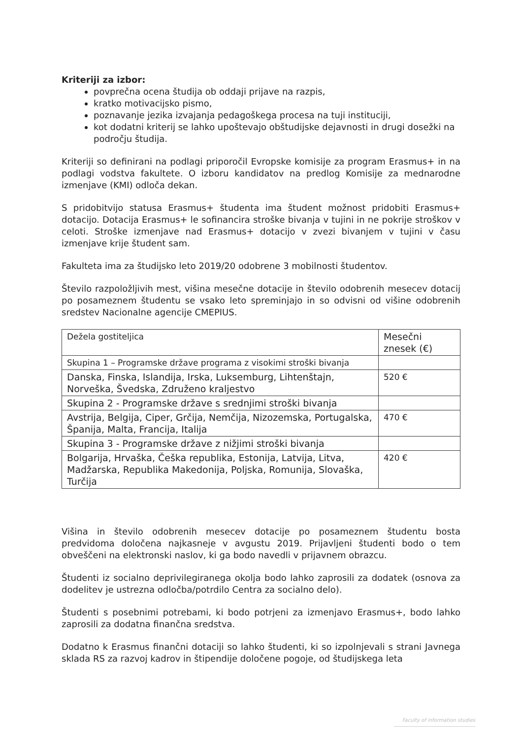Kriteriji za izbor:
povprečna ocena študija ob oddaji prijave na razpis,
kratko motivacijsko pismo,
poznavanje jezika izvajanja pedagoškega procesa na tuji instituciji,
kot dodatni kriterij se lahko upoštevajo obštudijske dejavnosti in drugi dosežki na področju študija.
Kriteriji so definirani na podlagi priporočil Evropske komisije za program Erasmus+ in na podlagi vodstva fakultete. O izboru kandidatov na predlog Komisije za mednarodne izmenjave (KMI) odloča dekan.
S pridobitvijo statusa Erasmus+ študenta ima študent možnost pridobiti Erasmus+ dotacijo. Dotacija Erasmus+ le sofinancira stroške bivanja v tujini in ne pokrije stroškov v celoti. Stroške izmenjave nad Erasmus+ dotacijo v zvezi bivanjem v tujini v času izmenjave krije študent sam.
Fakulteta ima za študijsko leto 2019/20 odobrene 3 mobilnosti študentov.
Število razpoložljivih mest, višina mesečne dotacije in število odobrenih mesecev dotacij po posameznem študentu se vsako leto spreminjajo in so odvisni od višine odobrenih sredstev Nacionalne agencije CMEPIUS.
| Dežela gostiteljica | Mesečni znesek (€) |
| Skupina 1 – Programske države programa z visokimi stroški bivanja | |
| Danska, Finska, Islandija, Irska, Luksemburg, Lihtenštajn, Norveška, Švedska, Združeno kraljestvo | 520 € |
| Skupina 2 - Programske države s srednjimi stroški bivanja | |
| Avstrija, Belgija, Ciper, Grčija, Nemčija, Nizozemska, Portugalska, Španija, Malta, Francija, Italija | 470 € |
| Skupina 3 - Programske države z nižjimi stroški bivanja | |
| Bolgarija, Hrvaška, Češka republika, Estonija, Latvija, Litva, Madžarska, Republika Makedonija, Poljska, Romunija, Slovaška, Turčija | 420 € |
Višina in število odobrenih mesecev dotacije po posameznem študentu bosta predvidoma določena najkasneje v avgustu 2019. Prijavljeni študenti bodo o tem obveščeni na elektronski naslov, ki ga bodo navedli v prijavnem obrazcu.
Študenti iz socialno deprivilegiranega okolja bodo lahko zaprosili za dodatek (osnova za dodelitev je ustrezna odločba/potrdilo Centra za socialno delo).
Študenti s posebnimi potrebami, ki bodo potrjeni za izmenjavo Erasmus+, bodo lahko zaprosili za dodatna finančna sredstva.
Dodatno k Erasmus finančni dotaciji so lahko študenti, ki so izpolnjevali s strani Javnega sklada RS za razvoj kadrov in štipendije določene pogoje, od študijskega leta
Faculty of information studies